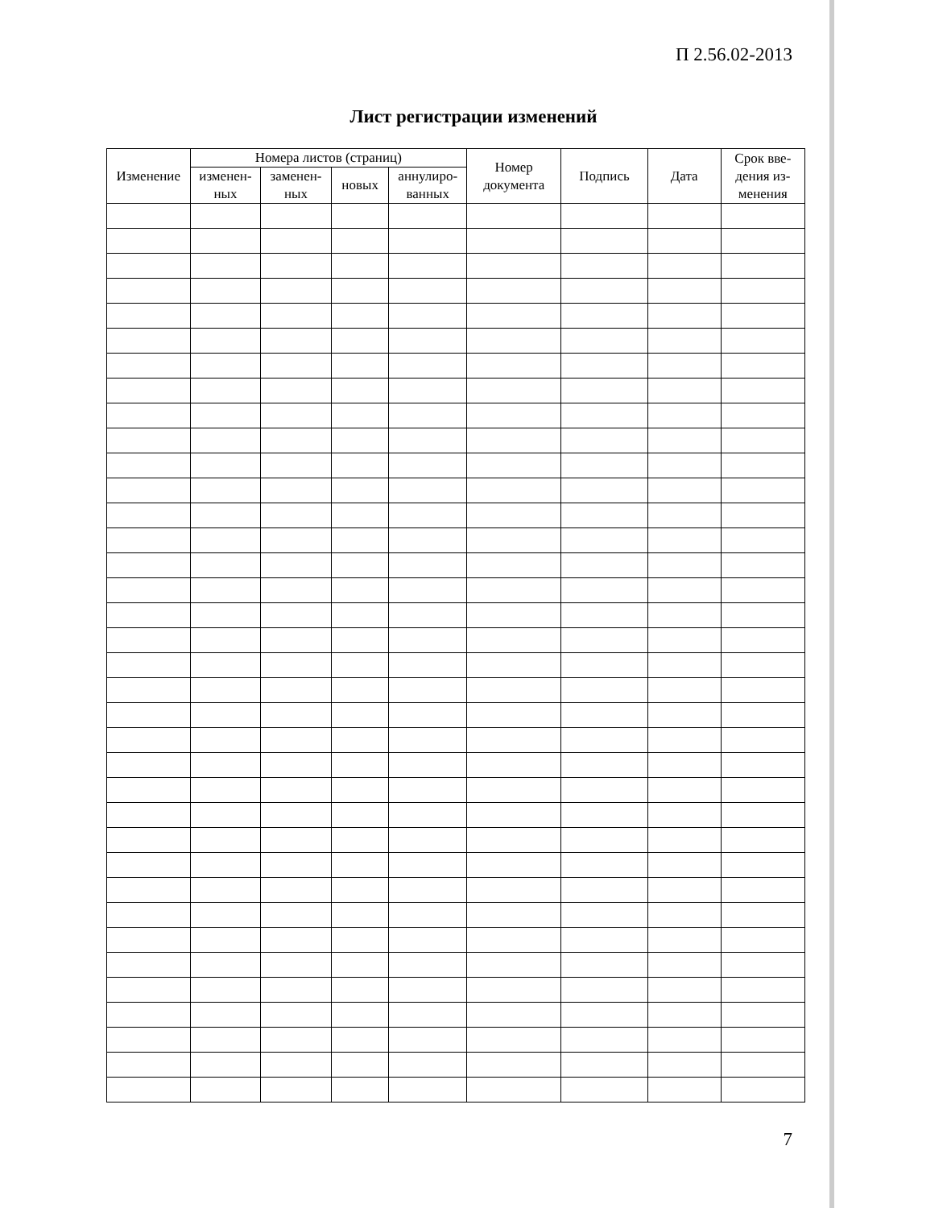П 2.56.02-2013
Лист регистрации изменений
| Изменение | Номера листов (страниц) | | | | Номер документа | Подпись | Дата | Срок вве-дения из-менения |
| --- | --- | --- | --- | --- | --- | --- | --- | --- |
| | изменен-ных | заменен-ных | новых | аннулиро-ванных | | | | |
7